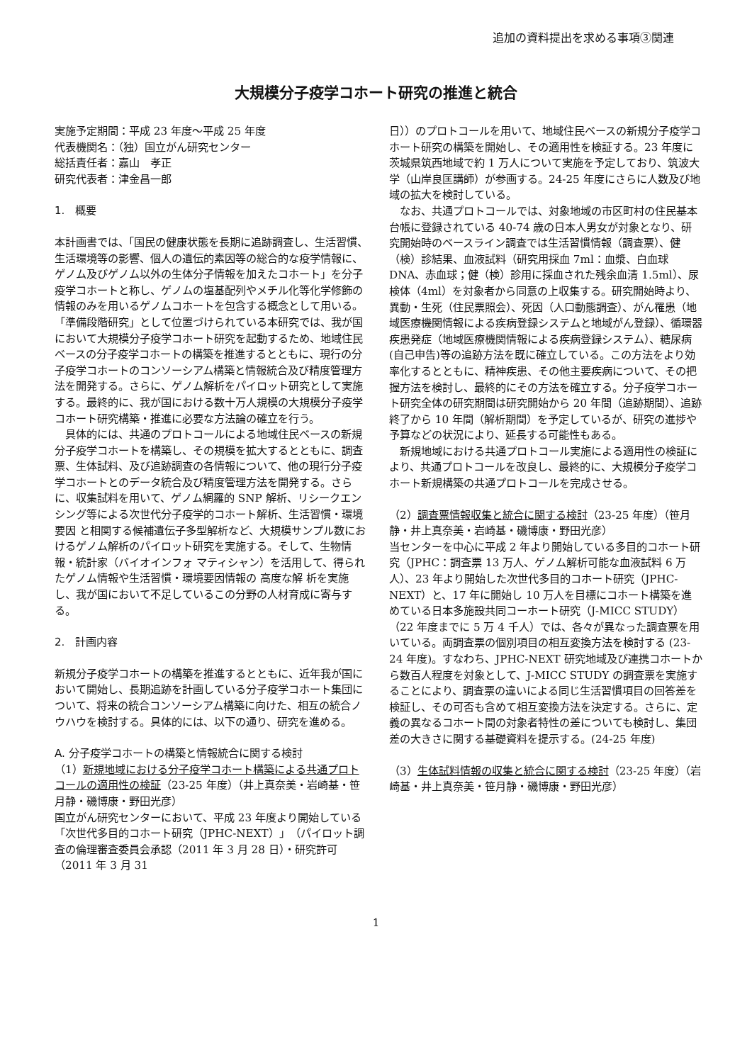追加の資料提出を求める事項③関連
大規模分子疫学コホート研究の推進と統合
実施予定期間：平成 23 年度～平成 25 年度
代表機関名：（独）国立がん研究センター
総括責任者：嘉山　孝正
研究代表者：津金昌一郎
1.　概要
本計画書では、「国民の健康状態を長期に追跡調査し、生活習慣、生活環境等の影響、個人の遺伝的素因等の総合的な疫学情報に、ゲノム及びゲノム以外の生体分子情報を加えたコホート」を分子疫学コホートと称し、ゲノムの塩基配列やメチル化等化学修飾の情報のみを用いるゲノムコホートを包含する概念として用いる。「準備段階研究」として位置づけられている本研究では、我が国において大規模分子疫学コホート研究を起動するため、地域住民ベースの分子疫学コホートの構築を推進するとともに、現行の分子疫学コホートのコンソーシアム構築と情報統合及び精度管理方法を開発する。さらに、ゲノム解析をパイロット研究として実施する。最終的に、我が国における数十万人規模の大規模分子疫学コホート研究構築・推進に必要な方法論の確立を行う。
　具体的には、共通のプロトコールによる地域住民ベースの新規分子疫学コホートを構築し、その規模を拡大するとともに、調査票、生体試料、及び追跡調査の各情報について、他の現行分子疫学コホートとのデータ統合及び精度管理方法を開発する。さらに、収集試料を用いて、ゲノム網羅的 SNP 解析、リシークエンシング等による次世代分子疫学的コホート解析、生活習慣・環境要因 と相関する候補遺伝子多型解析など、大規模サンプル数におけるゲノム解析のパイロット研究を実施する。そして、生物情報・統計家（バイオインフォ マティシャン）を活用して、得られたゲノム情報や生活習慣・環境要因情報の 高度な解 析を実施し、我が国において不足しているこの分野の人材育成に寄与する。
2.　計画内容
新規分子疫学コホートの構築を推進するとともに、近年我が国において開始し、長期追跡を計画している分子疫学コホート集団について、将来の統合コンソーシアム構築に向けた、相互の統合ノウハウを検討する。具体的には、以下の通り、研究を進める。
A. 分子疫学コホートの構築と情報統合に関する検討
（1）新規地域における分子疫学コホート構築による共通プロトコールの適用性の検証（23-25 年度）（井上真奈美・岩崎基・笹月静・磯博康・野田光彦）
国立がん研究センターにおいて、平成 23 年度より開始している「次世代多目的コホート研究（JPHC-NEXT）」（パイロット調査の倫理審査委員会承認（2011 年 3 月 28 日）・研究許可（2011 年 3 月 31
日））のプロトコールを用いて、地域住民ベースの新規分子疫学コホート研究の構築を開始し、その適用性を検証する。23 年度に茨城県筑西地域で約 1 万人について実施を予定しており、筑波大学（山岸良匡講師）が参画する。24-25 年度にさらに人数及び地域の拡大を検討している。
　なお、共通プロトコールでは、対象地域の市区町村の住民基本台帳に登録されている 40-74 歳の日本人男女が対象となり、研究開始時のベースライン調査では生活習慣情報（調査票）、健（検）診結果、血液試料（研究用採血 7ml：血漿、白血球 DNA、赤血球；健（検）診用に採血された残余血清 1.5ml）、尿検体（4ml）を対象者から同意の上収集する。研究開始時より、異動・生死（住民票照会）、死因（人口動態調査）、がん罹患（地域医療機関情報による疾病登録システムと地域がん登録）、循環器疾患発症（地域医療機関情報による疾病登録システム）、糖尿病(自己申告)等の追跡方法を既に確立している。この方法をより効率化するとともに、精神疾患、その他主要疾病について、その把握方法を検討し、最終的にその方法を確立する。分子疫学コホート研究全体の研究期間は研究開始から 20 年間（追跡期間）、追跡終了から 10 年間（解析期間）を予定しているが、研究の進捗や予算などの状況により、延長する可能性もある。
　新規地域における共通プロトコール実施による適用性の検証により、共通プロトコールを改良し、最終的に、大規模分子疫学コホート新規構築の共通プロトコールを完成させる。
（2）調査票情報収集と統合に関する検討（23-25 年度）（笹月静・井上真奈美・岩崎基・磯博康・野田光彦）
当センターを中心に平成 2 年より開始している多目的コホート研究（JPHC：調査票 13 万人、ゲノム解析可能な血液試料 6 万人）、23 年より開始した次世代多目的コホート研究（JPHC-NEXT）と、17 年に開始し 10 万人を目標にコホート構築を進めている日本多施設共同コーホート研究（J-MICC STUDY）（22 年度までに 5 万 4 千人）では、各々が異なった調査票を用いている。両調査票の個別項目の相互変換方法を検討する (23-24 年度)。すなわち、JPHC-NEXT 研究地域及び連携コホートから数百人程度を対象として、J-MICC STUDY の調査票を実施することにより、調査票の違いによる同じ生活習慣項目の回答差を検証し、その可否も含めて相互変換方法を決定する。さらに、定義の異なるコホート間の対象者特性の差についても検討し、集団差の大きさに関する基礎資料を提示する。(24-25 年度)
（3）生体試料情報の収集と統合に関する検討（23-25 年度）（岩崎基・井上真奈美・笹月静・磯博康・野田光彦）
1